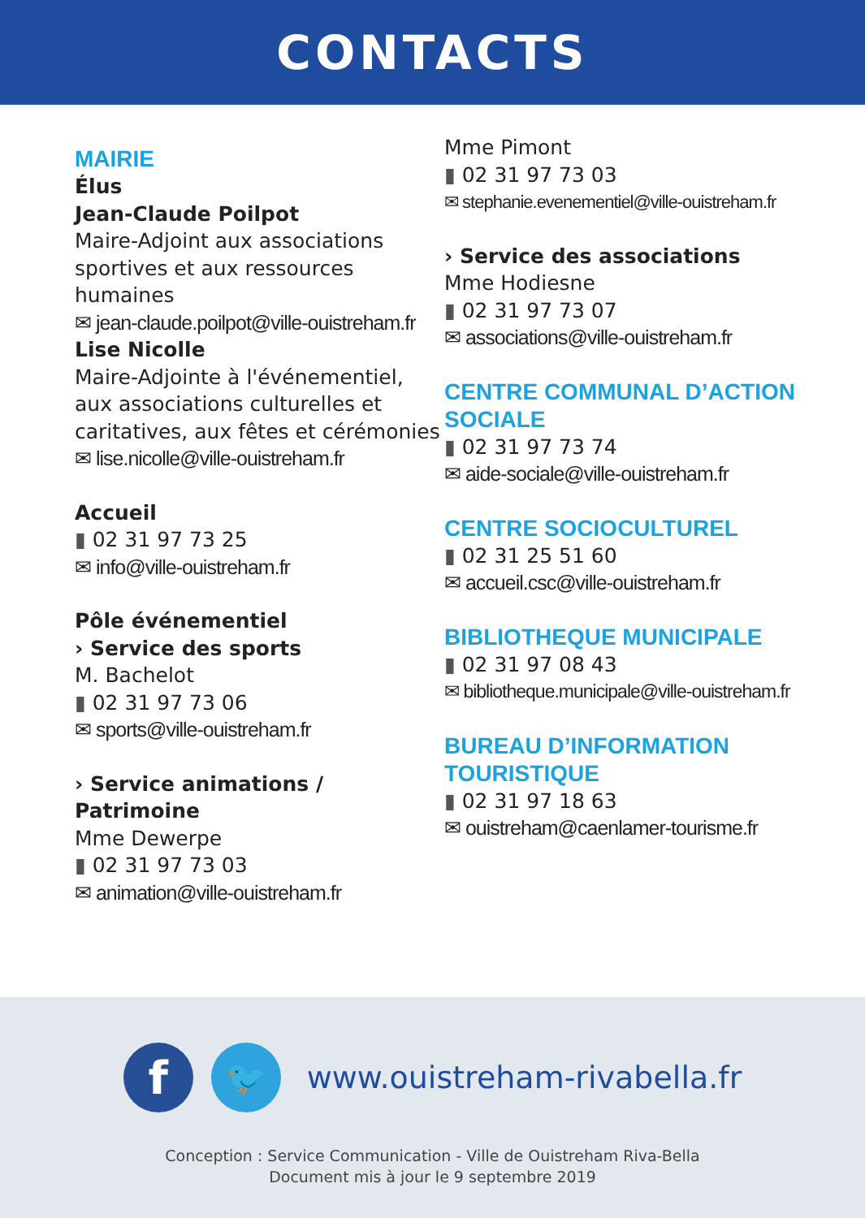CONTACTS
MAIRIE
Élus
Jean-Claude Poilpot
Maire-Adjoint aux associations sportives et aux ressources humaines
✉ jean-claude.poilpot@ville-ouistreham.fr
Lise Nicolle
Maire-Adjointe à l'événementiel, aux associations culturelles et caritatives, aux fêtes et cérémonies
✉ lise.nicolle@ville-ouistreham.fr
Accueil
▮ 02 31 97 73 25
✉ info@ville-ouistreham.fr
Pôle événementiel
› Service des sports
M. Bachelot
▮ 02 31 97 73 06
✉ sports@ville-ouistreham.fr
› Service animations / Patrimoine
Mme Dewerpe
▮ 02 31 97 73 03
✉ animation@ville-ouistreham.fr
Mme Pimont
▮ 02 31 97 73 03
✉ stephanie.evenementiel@ville-ouistreham.fr
› Service des associations
Mme Hodiesne
▮ 02 31 97 73 07
✉ associations@ville-ouistreham.fr
CENTRE COMMUNAL D’ACTION SOCIALE
▮ 02 31 97 73 74
✉ aide-sociale@ville-ouistreham.fr
CENTRE SOCIOCULTUREL
▮ 02 31 25 51 60
✉ accueil.csc@ville-ouistreham.fr
BIBLIOTHEQUE MUNICIPALE
▮ 02 31 97 08 43
✉ bibliotheque.municipale@ville-ouistreham.fr
BUREAU D’INFORMATION TOURISTIQUE
▮ 02 31 97 18 63
✉ ouistreham@caenlamer-tourisme.fr
f
🐦
www.ouistreham-rivabella.fr
Conception : Service Communication - Ville de Ouistreham Riva-Bella
Document mis à jour le 9 septembre 2019